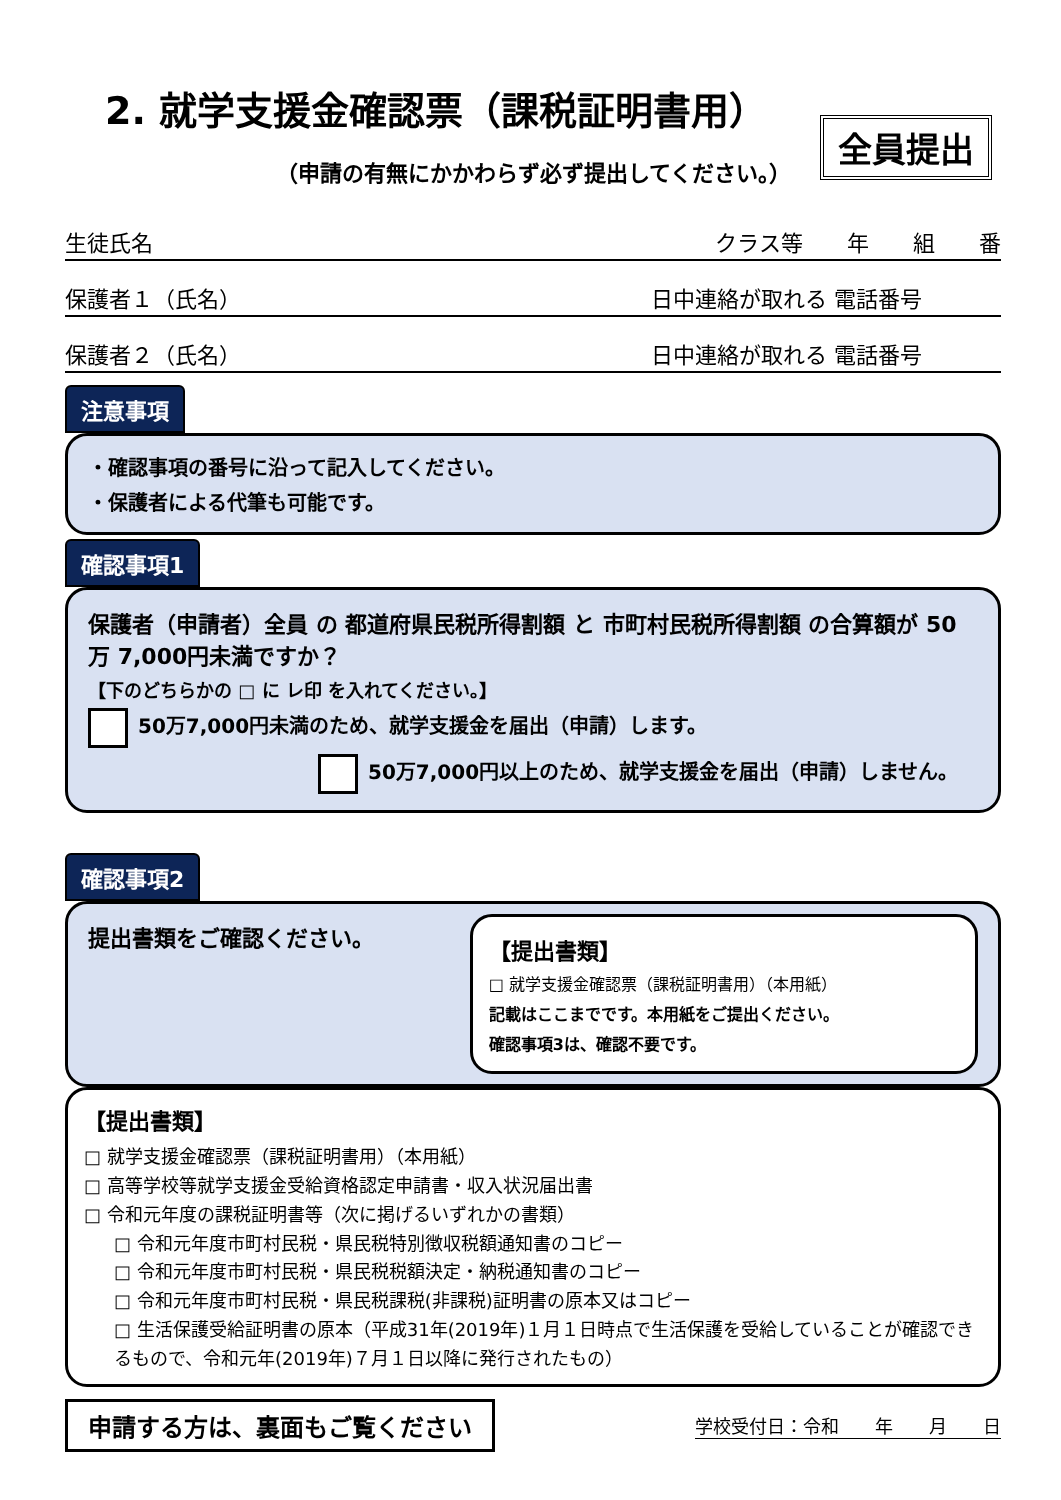2. 就学支援金確認票（課税証明書用）
全員提出
（申請の有無にかかわらず必ず提出してください。）
生徒氏名 クラス等　　年　　組　　番
保護者１（氏名） 日中連絡が取れる 電話番号
保護者２（氏名） 日中連絡が取れる 電話番号
注意事項
・確認事項の番号に沿って記入してください。
・保護者による代筆も可能です。
確認事項1
保護者（申請者）全員 の 都道府県民税所得割額 と 市町村民税所得割額 の合算額が 50 万 7,000円未満ですか？
【下のどちらかの □ に レ印 を入れてください。】
50万7,000円未満のため、就学支援金を届出（申請）します。
50万7,000円以上のため、就学支援金を届出（申請）しません。
確認事項2
提出書類をご確認ください。
【提出書類】
□ 就学支援金確認票（課税証明書用）（本用紙）
記載はここまでです。本用紙をご提出ください。
確認事項3は、確認不要です。
【提出書類】
□ 就学支援金確認票（課税証明書用）（本用紙）
□ 高等学校等就学支援金受給資格認定申請書・収入状況届出書
□ 令和元年度の課税証明書等（次に掲げるいずれかの書類）
□ 令和元年度市町村民税・県民税特別徴収税額通知書のコピー
□ 令和元年度市町村民税・県民税税額決定・納税通知書のコピー
□ 令和元年度市町村民税・県民税課税(非課税)証明書の原本又はコピー
□ 生活保護受給証明書の原本（平成31年(2019年)１月１日時点で生活保護を受給していることが確認できるもので、令和元年(2019年)７月１日以降に発行されたもの）
申請する方は、裏面もご覧ください
学校受付日：令和　　年　　月　　日